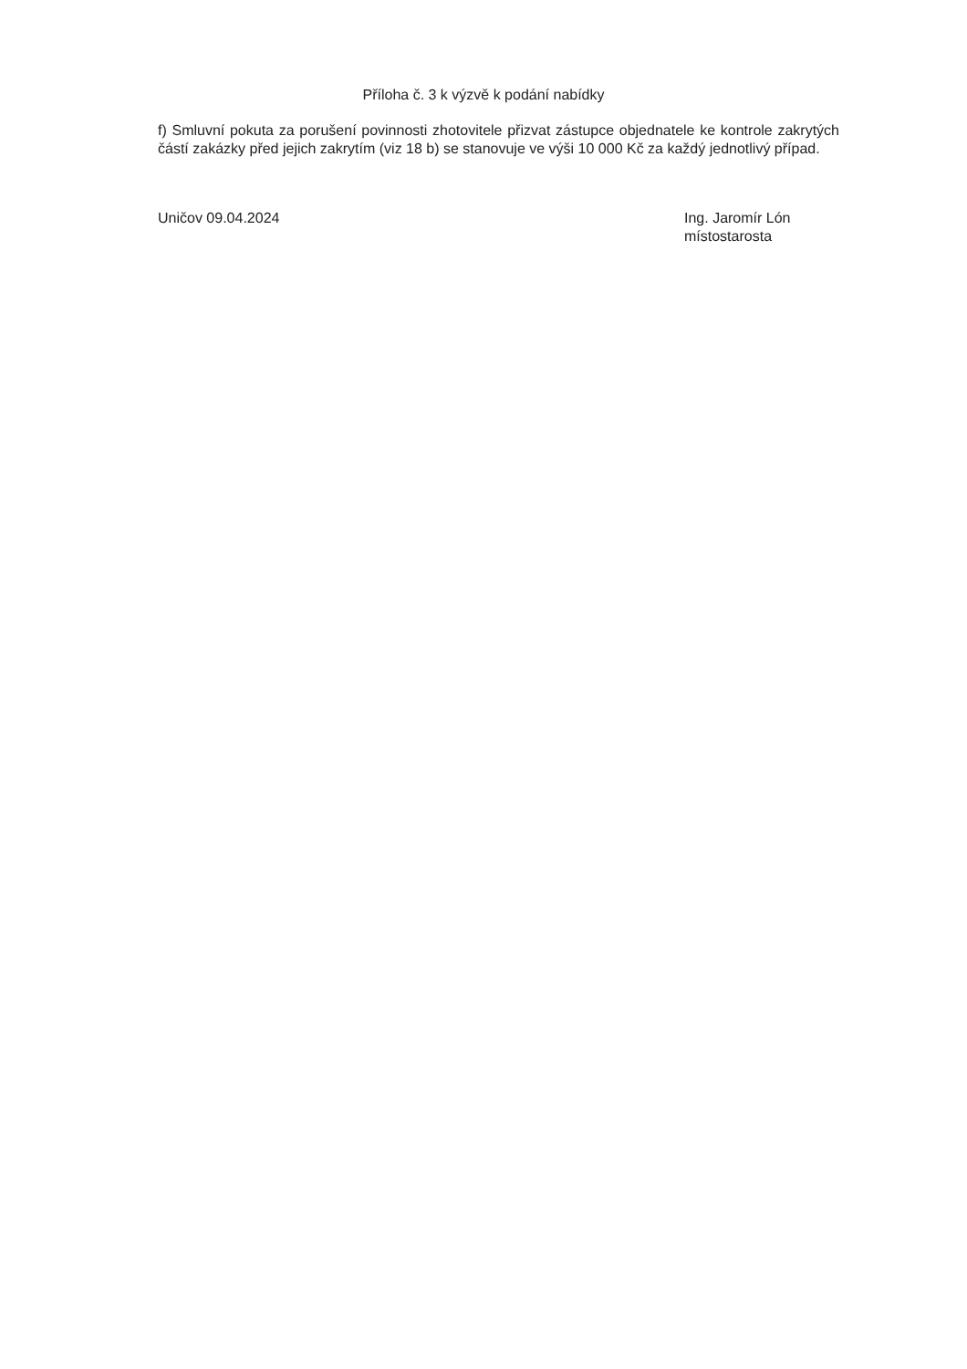Příloha č. 3 k výzvě k podání nabídky
f) Smluvní pokuta za porušení povinnosti zhotovitele přizvat zástupce objednatele ke kontrole zakrytých částí zakázky před jejich zakrytím (viz 18 b) se stanovuje ve výši 10 000 Kč za každý jednotlivý případ.
Uničov 09.04.2024 Ing. Jaromír Lón
místostarosta